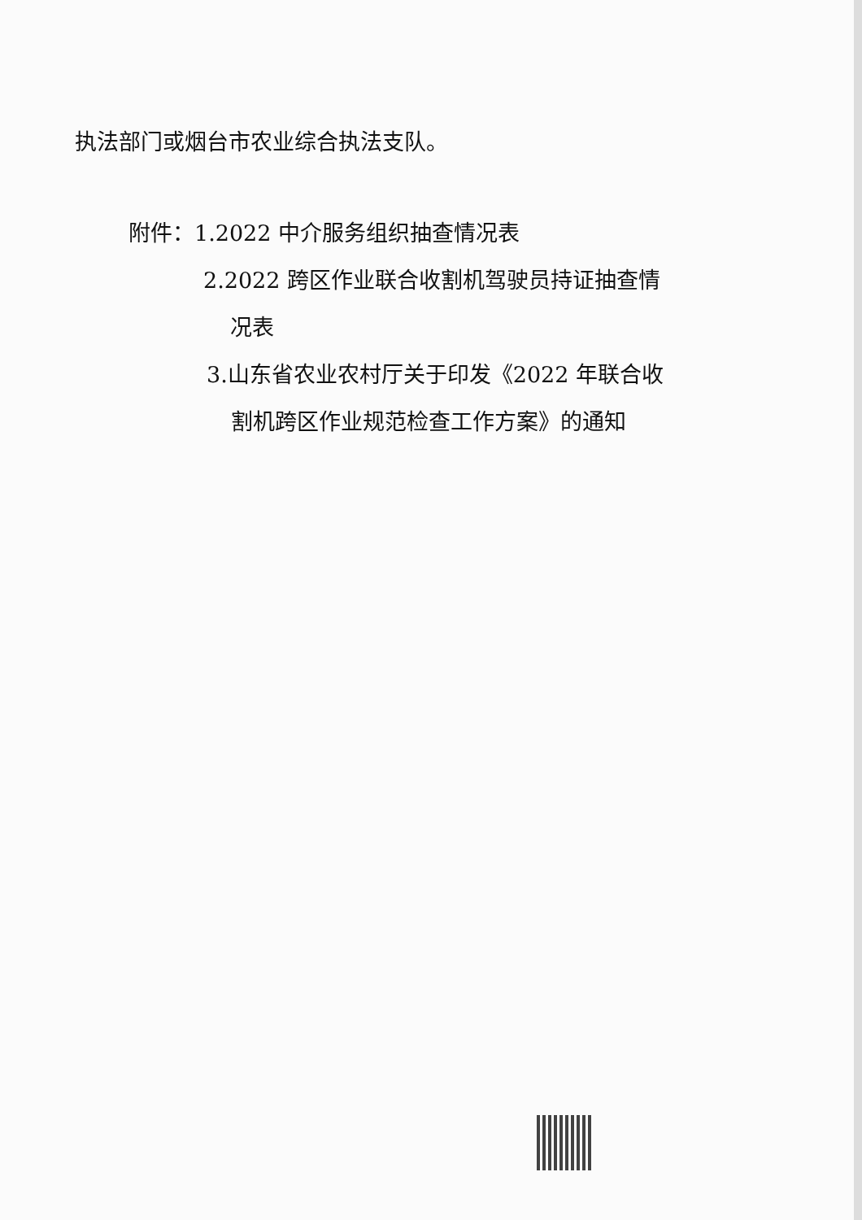执法部门或烟台市农业综合执法支队。
附件：1.2022 中介服务组织抽查情况表
2.2022 跨区作业联合收割机驾驶员持证抽查情
况表
3.山东省农业农村厅关于印发《2022 年联合收
割机跨区作业规范检查工作方案》的通知